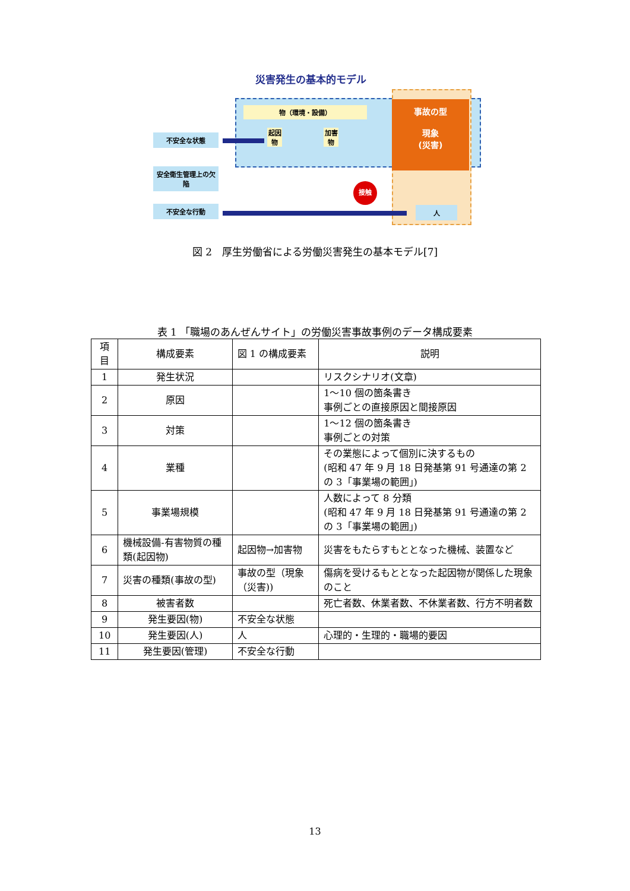災害発生の基本的モデル
物（環境・設備）
事故の型
現象
(災害)
起因物
加害物
不安全な状態
安全衛生管理上の欠陥
不安全な行動
接触
人
図 2　厚生労働省による労働災害発生の基本モデル[7]
表 1 「職場のあんぜんサイト」の労働災害事故事例のデータ構成要素
| 項目 | 構成要素 | 図 1 の構成要素 | 説明 |
| --- | --- | --- | --- |
| 1 | 発生状況 | | リスクシナリオ(文章) |
| 2 | 原因 | | 1～10 個の箇条書き 事例ごとの直接原因と間接原因 |
| 3 | 対策 | | 1～12 個の箇条書き 事例ごとの対策 |
| 4 | 業種 | | その業態によって個別に決するもの (昭和 47 年 9 月 18 日発基第 91 号通達の第 2 の 3「事業場の範囲」) |
| 5 | 事業場規模 | | 人数によって 8 分類 (昭和 47 年 9 月 18 日発基第 91 号通達の第 2 の 3「事業場の範囲」) |
| 6 | 機械設備-有害物質の種類(起因物) | 起因物→加害物 | 災害をもたらすもととなった機械、装置など |
| 7 | 災害の種類(事故の型) | 事故の型（現象（災害)) | 傷病を受けるもととなった起因物が関係した現象のこと |
| 8 | 被害者数 | | 死亡者数、休業者数、不休業者数、行方不明者数 |
| 9 | 発生要因(物) | 不安全な状態 | |
| 10 | 発生要因(人) | 人 | 心理的・生理的・職場的要因 |
| 11 | 発生要因(管理) | 不安全な行動 | |
13